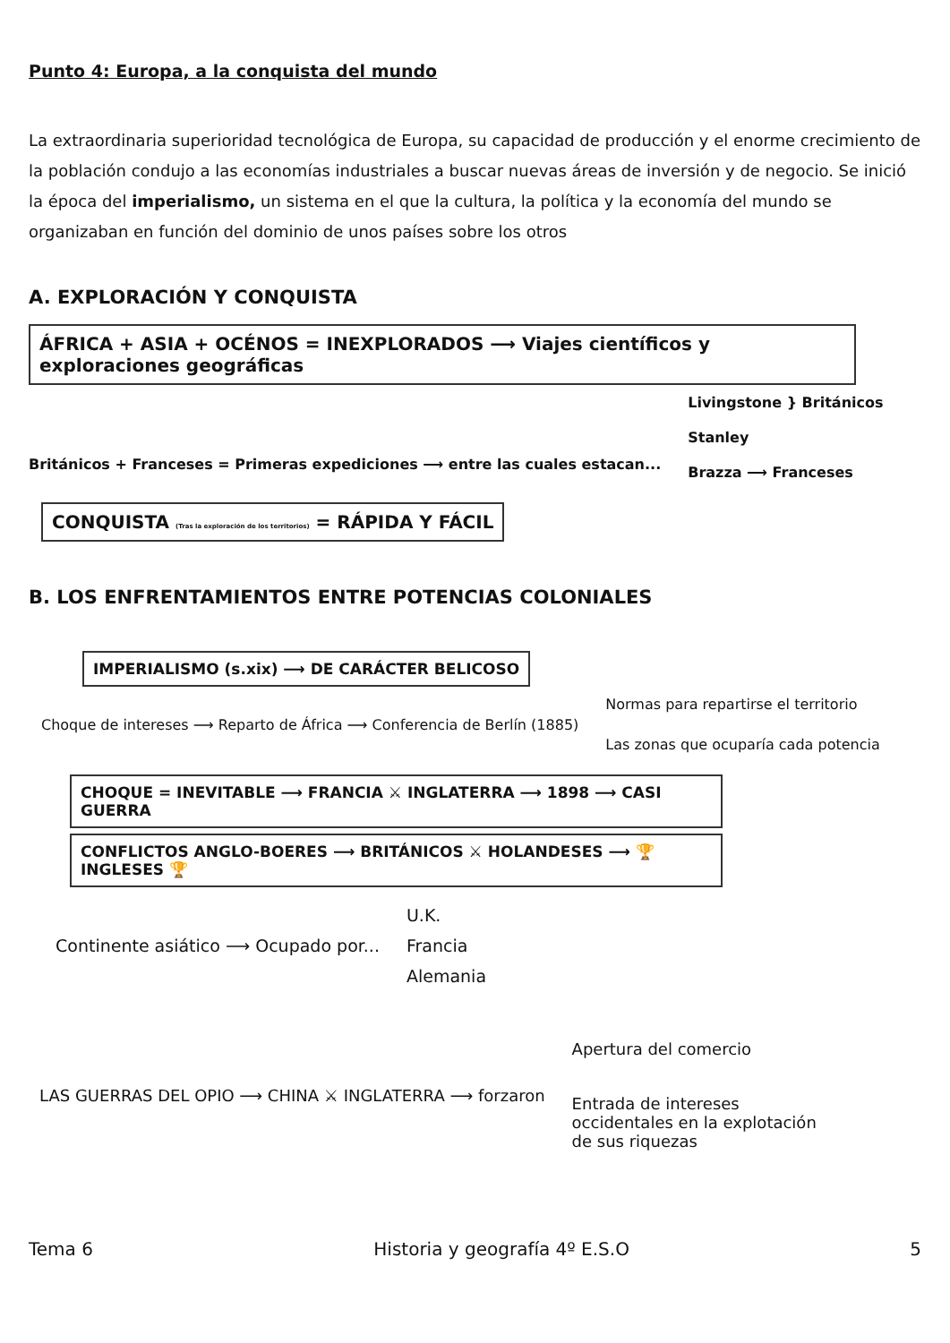Punto 4: Europa, a la conquista del mundo
La extraordinaria superioridad tecnológica de Europa, su capacidad de producción y el enorme crecimiento de la población condujo a las economías industriales a buscar nuevas áreas de inversión y de negocio. Se inició la época del imperialismo, un sistema en el que la cultura, la política y la economía del mundo se organizaban en función del dominio de unos países sobre los otros
A. EXPLORACIÓN Y CONQUISTA
ÁFRICA + ASIA + OCÉNOS = INEXPLORADOS ⟶ Viajes científicos y exploraciones geográficas
Británicos + Franceses = Primeras expediciones ⟶ entre las cuales estacan...
Livingstone } Británicos
Stanley
Brazza ⟶ Franceses
CONQUISTA (Tras la exploración de los territorios) = RÁPIDA Y FÁCIL
B. LOS ENFRENTAMIENTOS ENTRE POTENCIAS COLONIALES
IMPERIALISMO (s.xix) ⟶ DE CARÁCTER BELICOSO
Choque de intereses ⟶ Reparto de África ⟶ Conferencia de Berlín (1885)
Normas para repartirse el territorio
Las zonas que ocuparía cada potencia
CHOQUE = INEVITABLE ⟶ FRANCIA ⚔ INGLATERRA ⟶ 1898 ⟶ CASI GUERRA
CONFLICTOS ANGLO-BOERES ⟶ BRITÁNICOS ⚔ HOLANDESES ⟶ 🏆 INGLESES 🏆
Continente asiático ⟶ Ocupado por...
U.K.
Francia
Alemania
LAS GUERRAS DEL OPIO ⟶ CHINA ⚔ INGLATERRA ⟶ forzaron
Apertura del comercio
Entrada de intereses occidentales en la explotación de sus riquezas
Tema 6 Historia y geografía 4º E.S.O 5